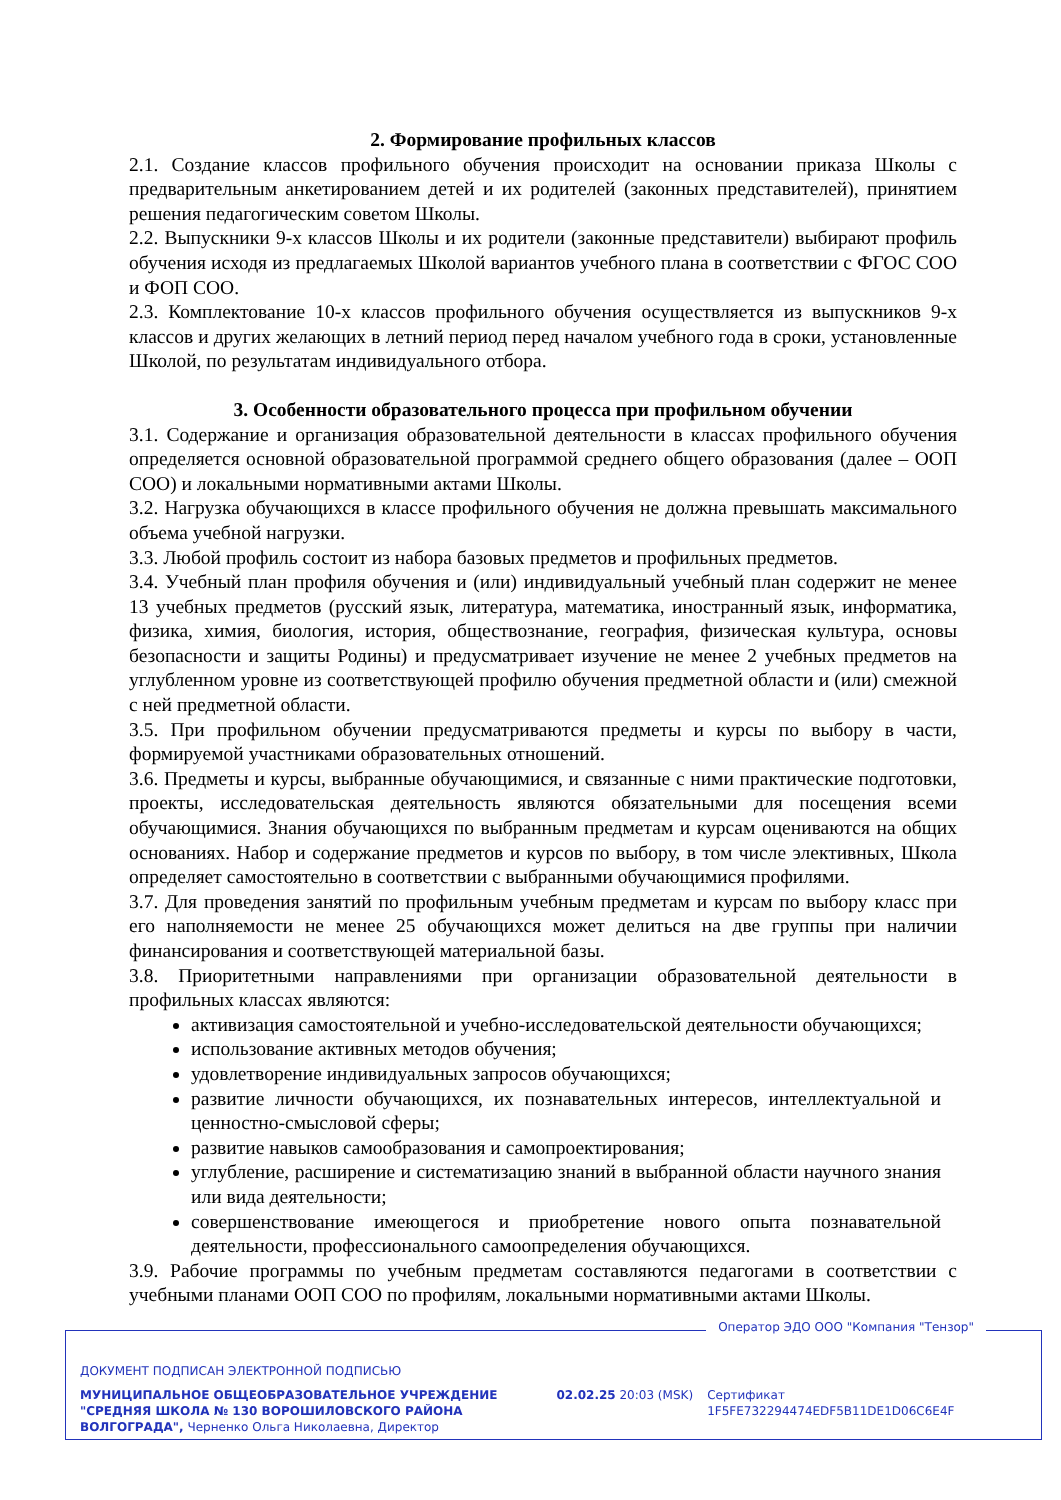2. Формирование профильных классов
2.1. Создание классов профильного обучения происходит на основании приказа Школы с предварительным анкетированием детей и их родителей (законных представителей), принятием решения педагогическим советом Школы.
2.2. Выпускники 9-х классов Школы и их родители (законные представители) выбирают профиль обучения исходя из предлагаемых Школой вариантов учебного плана в соответствии с ФГОС СОО и ФОП СОО.
2.3. Комплектование 10-х классов профильного обучения осуществляется из выпускников 9-х классов и других желающих в летний период перед началом учебного года в сроки, установленные Школой, по результатам индивидуального отбора.
3. Особенности образовательного процесса при профильном обучении
3.1. Содержание и организация образовательной деятельности в классах профильного обучения определяется основной образовательной программой среднего общего образования (далее – ООП СОО) и локальными нормативными актами Школы.
3.2. Нагрузка обучающихся в классе профильного обучения не должна превышать максимального объема учебной нагрузки.
3.3. Любой профиль состоит из набора базовых предметов и профильных предметов.
3.4. Учебный план профиля обучения и (или) индивидуальный учебный план содержит не менее 13 учебных предметов (русский язык, литература, математика, иностранный язык, информатика, физика, химия, биология, история, обществознание, география, физическая культура, основы безопасности и защиты Родины) и предусматривает изучение не менее 2 учебных предметов на углубленном уровне из соответствующей профилю обучения предметной области и (или) смежной с ней предметной области.
3.5. При профильном обучении предусматриваются предметы и курсы по выбору в части, формируемой участниками образовательных отношений.
3.6. Предметы и курсы, выбранные обучающимися, и связанные с ними практические подготовки, проекты, исследовательская деятельность являются обязательными для посещения всеми обучающимися. Знания обучающихся по выбранным предметам и курсам оцениваются на общих основаниях. Набор и содержание предметов и курсов по выбору, в том числе элективных, Школа определяет самостоятельно в соответствии с выбранными обучающимися профилями.
3.7. Для проведения занятий по профильным учебным предметам и курсам по выбору класс при его наполняемости не менее 25 обучающихся может делиться на две группы при наличии финансирования и соответствующей материальной базы.
3.8. Приоритетными направлениями при организации образовательной деятельности в профильных классах являются:
активизация самостоятельной и учебно-исследовательской деятельности обучающихся;
использование активных методов обучения;
удовлетворение индивидуальных запросов обучающихся;
развитие личности обучающихся, их познавательных интересов, интеллектуальной и ценностно-смысловой сферы;
развитие навыков самообразования и самопроектирования;
углубление, расширение и систематизацию знаний в выбранной области научного знания или вида деятельности;
совершенствование имеющегося и приобретение нового опыта познавательной деятельности, профессионального самоопределения обучающихся.
3.9. Рабочие программы по учебным предметам составляются педагогами в соответствии с учебными планами ООП СОО по профилям, локальными нормативными актами Школы.
Оператор ЭДО ООО "Компания "Тензор"
ДОКУМЕНТ ПОДПИСАН ЭЛЕКТРОННОЙ ПОДПИСЬЮ
МУНИЦИПАЛЬНОЕ ОБЩЕОБРАЗОВАТЕЛЬНОЕ УЧРЕЖДЕНИЕ "СРЕДНЯЯ ШКОЛА № 130 ВОРОШИЛОВСКОГО РАЙОНА ВОЛГОГРАДА", Черненко Ольга Николаевна, Директор
02.02.25 20:03 (MSK) Сертификат 1F5FE732294474EDF5B11DE1D06C6E4F